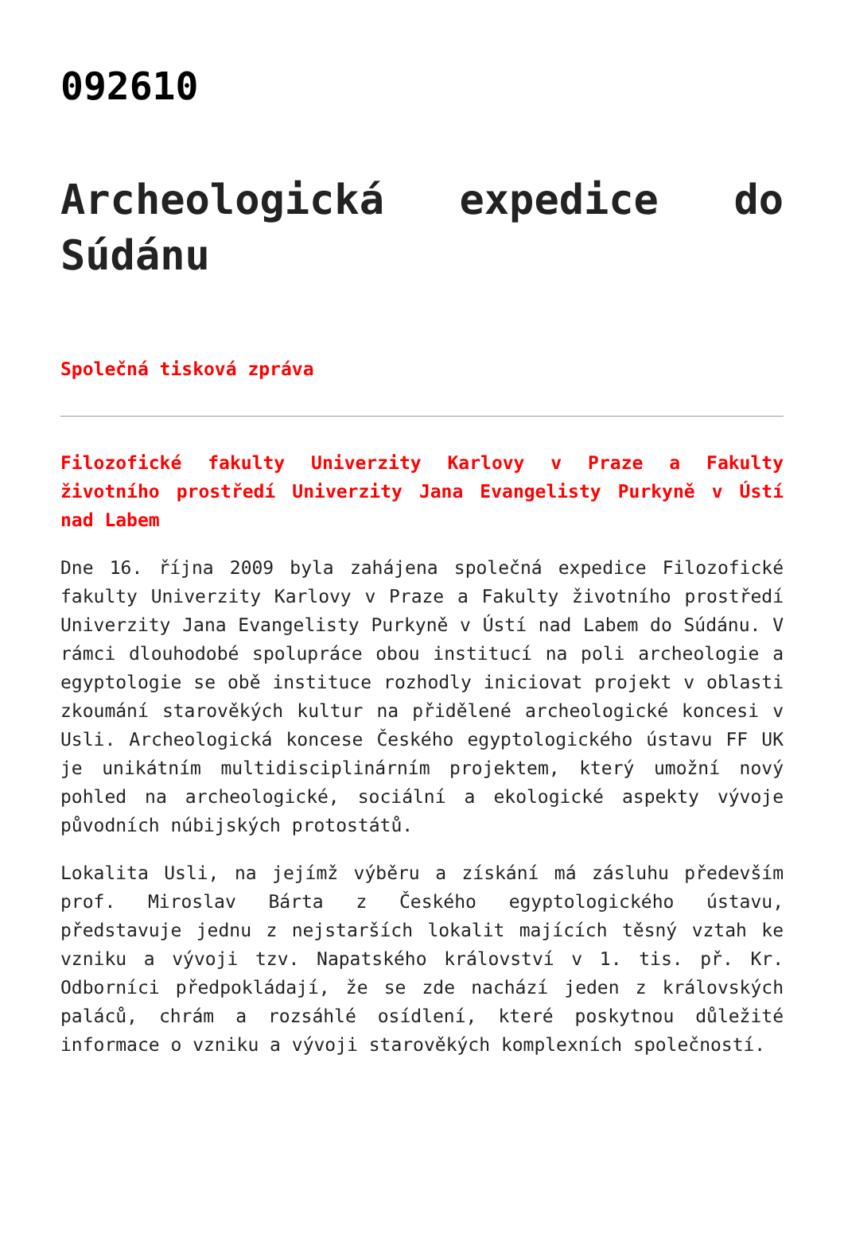092610
Archeologická expedice do Súdánu
Společná tisková zpráva
Filozofické fakulty Univerzity Karlovy v Praze a Fakulty životního prostředí Univerzity Jana Evangelisty Purkyně v Ústí nad Labem
Dne 16. října 2009 byla zahájena společná expedice Filozofické fakulty Univerzity Karlovy v Praze a Fakulty životního prostředí Univerzity Jana Evangelisty Purkyně v Ústí nad Labem do Súdánu. V rámci dlouhodobé spolupráce obou institucí na poli archeologie a egyptologie se obě instituce rozhodly iniciovat projekt v oblasti zkoumání starověkých kultur na přidělené archeologické koncesi v Usli. Archeologická koncese Českého egyptologického ústavu FF UK je unikátním multidisciplinárním projektem, který umožní nový pohled na archeologické, sociální a ekologické aspekty vývoje původních núbijských protostátů.
Lokalita Usli, na jejímž výběru a získání má zásluhu především prof. Miroslav Bárta z Českého egyptologického ústavu, představuje jednu z nejstarších lokalit majících těsný vztah ke vzniku a vývoji tzv. Napatského království v 1. tis. př. Kr. Odborníci předpokládají, že se zde nachází jeden z královských paláců, chrám a rozsáhlé osídlení, které poskytnou důležité informace o vzniku a vývoji starověkých komplexních společností.